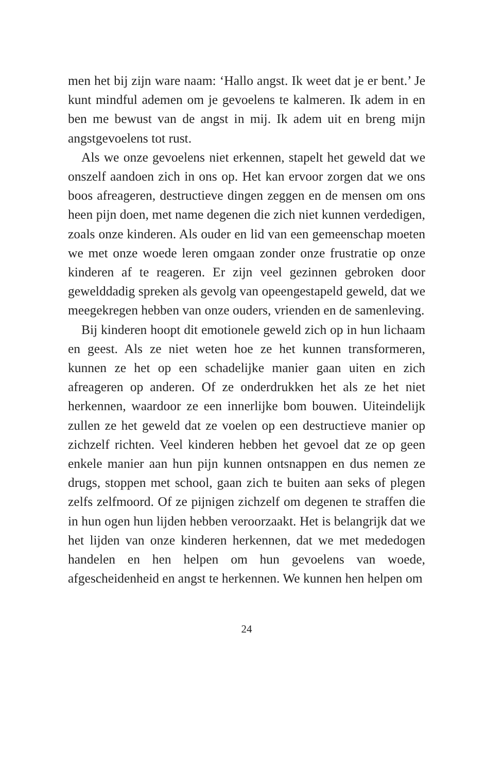men het bij zijn ware naam: ‘Hallo angst. Ik weet dat je er bent.’ Je kunt mindful ademen om je gevoelens te kalmeren. Ik adem in en ben me bewust van de angst in mij. Ik adem uit en breng mijn angstgevoelens tot rust.
Als we onze gevoelens niet erkennen, stapelt het geweld dat we onszelf aandoen zich in ons op. Het kan ervoor zorgen dat we ons boos afreageren, destructieve dingen zeggen en de mensen om ons heen pijn doen, met name degenen die zich niet kunnen verdedigen, zoals onze kinderen. Als ouder en lid van een gemeenschap moeten we met onze woede leren omgaan zonder onze frustratie op onze kinderen af te reageren. Er zijn veel gezinnen gebroken door gewelddadig spreken als gevolg van opeengestapeld geweld, dat we meegekregen hebben van onze ouders, vrienden en de samenleving.
Bij kinderen hoopt dit emotionele geweld zich op in hun lichaam en geest. Als ze niet weten hoe ze het kunnen transformeren, kunnen ze het op een schadelijke manier gaan uiten en zich afreageren op anderen. Of ze onderdrukken het als ze het niet herkennen, waardoor ze een innerlijke bom bouwen. Uiteindelijk zullen ze het geweld dat ze voelen op een destructieve manier op zichzelf richten. Veel kinderen hebben het gevoel dat ze op geen enkele manier aan hun pijn kunnen ontsnappen en dus nemen ze drugs, stoppen met school, gaan zich te buiten aan seks of plegen zelfs zelfmoord. Of ze pijnigen zichzelf om degenen te straffen die in hun ogen hun lijden hebben veroorzaakt. Het is belangrijk dat we het lijden van onze kinderen herkennen, dat we met mededogen handelen en hen helpen om hun gevoelens van woede, afgescheidenheid en angst te herkennen. We kunnen hen helpen om
24